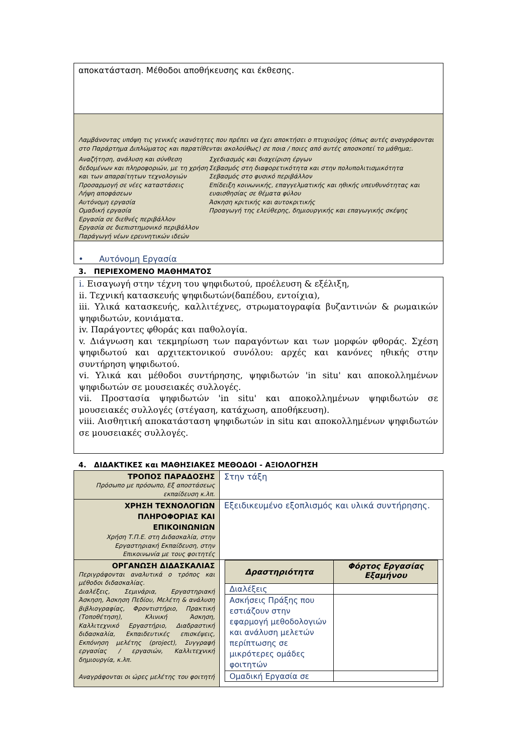αποκατάσταση. Μέθοδοι αποθήκευσης και έκθεσης.
Λαμβάνοντας υπόψη τις γενικές ικανότητες που πρέπει να έχει αποκτήσει ο πτυχιούχος (όπως αυτές αναγράφονται στο Παράρτημα Διπλώματος και παρατίθενται ακολούθως) σε ποια / ποιες από αυτές αποσκοπεί το μάθημα;.
Αναζήτηση, ανάλυση και σύνθεση δεδομένων και πληροφοριών, με τη χρήση και των απαραίτητων τεχνολογιών
Προσαρμογή σε νέες καταστάσεις
Λήψη αποφάσεων
Αυτόνομη εργασία
Ομαδική εργασία
Εργασία σε διεθνές περιβάλλον
Εργασία σε διεπιστημονικό περιβάλλον
Παράγωγή νέων ερευνητικών ιδεών
Σχεδιασμός και διαχείριση έργων
Σεβασμός στη διαφορετικότητα και στην πολυπολιτισμικότητα
Σεβασμός στο φυσικό περιβάλλον
Επίδειξη κοινωνικής, επαγγελματικής και ηθικής υπευθυνότητας και ευαισθησίας σε θέματα φύλου
Άσκηση κριτικής και αυτοκριτικής
Προαγωγή της ελεύθερης, δημιουργικής και επαγωγικής σκέψης
• Αυτόνομη Εργασία
3. ΠΕΡΙΕΧΟΜΕΝΟ ΜΑΘΗΜΑΤΟΣ
i. Εισαγωγή στην τέχνη του ψηφιδωτού, προέλευση & εξέλιξη,
ii. Τεχνική κατασκευής ψηφιδωτών(δαπέδου, εντοίχια),
iii. Υλικά κατασκευής, καλλιτέχνες, στρωματογραφία βυζαντινών & ρωμαικών ψηφιδωτών, κονιάματα.
iv. Παράγοντες φθοράς και παθολογία.
v. Διάγνωση και τεκμηρίωση των παραγόντων και των μορφών φθοράς. Σχέση ψηφιδωτού και αρχιτεκτονικού συνόλου: αρχές και κανόνες ηθικής στην συντήρηση ψηφιδωτού.
vi. Υλικά και μέθοδοι συντήρησης, ψηφιδωτών 'in situ' και αποκολλημένων ψηφιδωτών σε μουσειακές συλλογές.
vii. Προστασία ψηφιδωτών 'in situ' και αποκολλημένων ψηφιδωτών σε μουσειακές συλλογές (στέγαση, κατάχωση, αποθήκευση).
viii. Αισθητική αποκατάσταση ψηφιδωτών in situ και αποκολλημένων ψηφιδωτών σε μουσειακές συλλογές.
4. ΔΙΔΑΚΤΙΚΕΣ και ΜΑΘΗΣΙΑΚΕΣ ΜΕΘΟΔΟΙ - ΑΞΙΟΛΟΓΗΣΗ
| ΤΡΟΠΟΣ ΠΑΡΑΔΟΣΗΣ Πρόσωπο με πρόσωπο, Εξ αποστάσεως εκπαίδευση κ.λπ. | Στην τάξη |
| ΧΡΗΣΗ ΤΕΧΝΟΛΟΓΙΩΝ ΠΛΗΡΟΦΟΡΙΑΣ ΚΑΙ ΕΠΙΚΟΙΝΩΝΙΩΝ Χρήση Τ.Π.Ε. στη Διδασκαλία, στην Εργαστηριακή Εκπαίδευση, στην Επικοινωνία με τους φοιτητές | Εξειδικευμένο εξοπλισμός και υλικά συντήρησης. |
| ΟΡΓΑΝΩΣΗ ΔΙΔΑΣΚΑΛΙΑΣ Περιγράφονται αναλυτικά ο τρόπος και μέθοδοι διδασκαλίας. Διαλέξεις, Σεμινάρια, Εργαστηριακή Άσκηση, Άσκηση Πεδίου, Μελέτη & ανάλυση βιβλιογραφίας, Φροντιστήριο, Πρακτική (Τοποθέτηση), Κλινική Άσκηση, Καλλιτεχνικό Εργαστήριο, Διαδραστική διδασκαλία, Εκπαιδευτικές επισκέψεις, Εκπόνηση μελέτης (project), Συγγραφή εργασίας / εργασιών, Καλλιτεχνική δημιουργία, κ.λπ. Αναγράφονται οι ώρες μελέτης του φοιτητή | / Δραστηριότητα / Φόρτος Εργασίας Εξαμήνου / / --- / --- / / Διαλέξεις / / / Ασκήσεις Πράξης που εστιάζουν στην εφαρμογή μεθοδολογιών και ανάλυση μελετών περίπτωσης σε μικρότερες ομάδες φοιτητών / / / Ομαδική Εργασία σε / / |